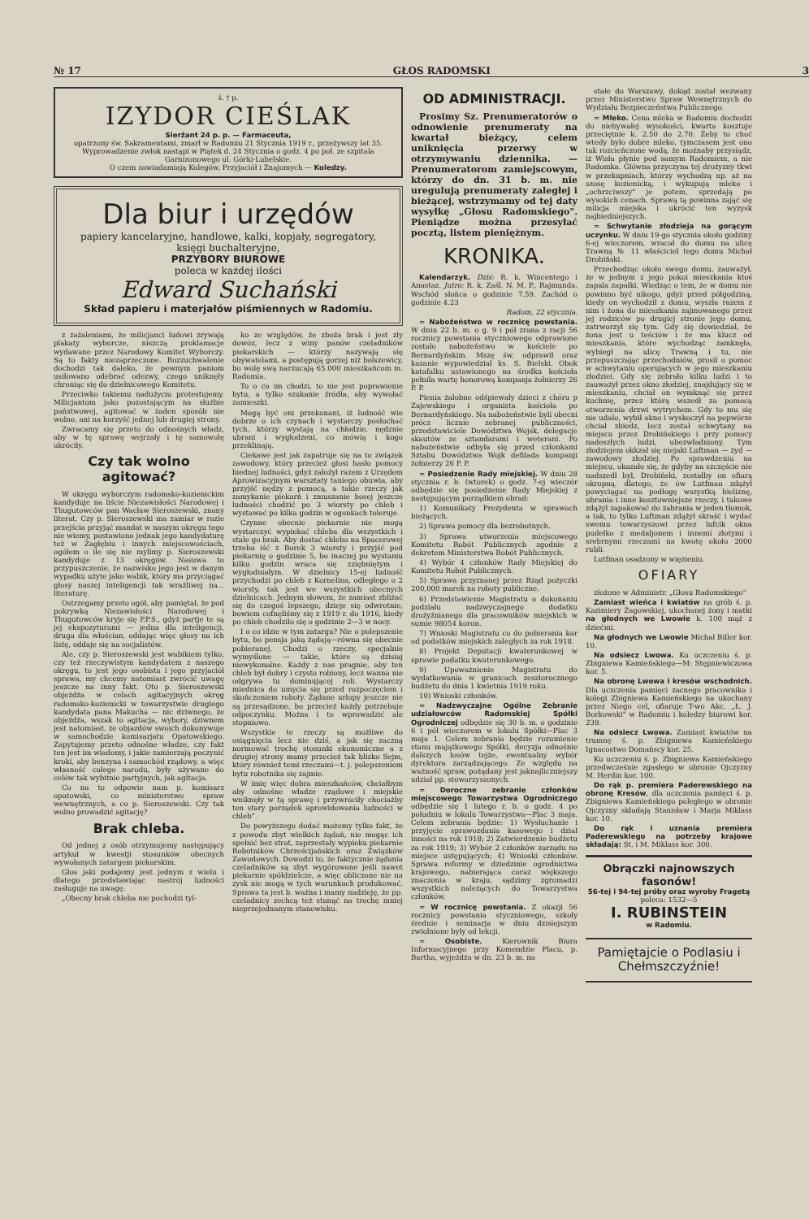№ 17 GŁOS RADOMSKI 3
ś. † p.
IZYDOR CIEŚLAK
Sierżant 24 p. p. — Farmaceuta,
opatrzony św. Sakramentami, zmarł w Radomiu 21 Stycznia 1919 r., przeżywszy lat 35.
Wyprowadzenie zwłok nastąpi w Piątek d. 24 Stycznia o godz. 4 po poł. ze szpitala Garnizonowego ul. Górki-Lubelskie.
O czem zawiadamiają Kolegów, Przyjaciół i Znajomych — Koledzy.
Dla biur i urzędów
papiery kancelaryjne, handlowe, kalki, kopjały, segregatory, księgi buchalteryjne,
PRZYBORY BIUROWE
poleca w każdej ilości
Edward Suchański
Skład papieru i materjałów piśmiennych w Radomiu.
z zażaleniami, że milicjanci ludowi zrywają plakaty wyborcze, niszczą proklamacje wydawane przez Narodowy Komitet Wyborczy. Są to fakty niezaprzeczone. Rozzuchwalenie dochodzi tak daleko, że pewnym paniom usiłowano odebrać odezwy, czego uniknęły chroniąc się do dzielnicowego Komitetu.
Przeciwko takiemu nadużyciu protestujemy. Milicjantom jako pozostającym na służbie państwowej, agitować w żaden sposób nie wolno, ani na korzyść jednej lub drugiej strony.
Zwracamy się przeto do odnośnych władz, aby w tę sprawę wejrzały i tę samowolę ukróciły.
Czy tak wolno agitować?
W okręgu wyborczym radomsko-kozienickim kandyduje na liście Niezawisłości Narodowej i Thugutowców pan Wacław Sieroszewski, znany literat. Czy p. Sieroszewski ma zamiar w razie przejścia przyjąć mandat w naszym okręgu tego nie wiemy, postawiono jednak jego kandydaturę też w Zagłębiu i innych miejscowościach, ogółem o ile się nie mylimy p. Sieroszewski kandyduje z 13 okręgów. Nasuwa to przypuszczenie, że nazwisko jego jest w danym wypadku użyte jako wabik, który ma przyciągać głosy naszej inteligencji tak wrażliwej na... literaturę.
Ostrzegamy przeto ogół, aby pamiętał, że pod pokrywką Niezawisłości Narodowej i Thugutowców kryje się P.P.S., gdyż partje te są jej ekspozyturami — jedna dla inteligencji, druga dla włościan, oddając więc głosy na ich listę, oddaje się na socjalistów.
Ale, czy p. Sieroszewski jest wabikiem tylko, czy też rzeczywistym kandydatem z naszego okręgu, to jest jego osobista i jego przyjaciół sprawa, my chcemy natomiast zwrócić uwagę jeszcze na inny fakt. Oto p. Sieroszewski objeżdża w celach agitacyjnych okręg radomsko-kozienicki w towarzystwie drugiego kandydata pana Makucha — nic dziwnego, że objeżdża, wszak to agitacja, wybory, dziwnem jest natomiast, że objazdów swoich dokonywuje w samochodzie komisarjatu Opatowskiego. Zapytujemy przeto odnośne władze, czy fakt ten jest im wiadomy, i jakie zamierzają poczynić kroki, aby benzyna i samochód rządowy, a więc własność całego narodu, były używane do celów tak wybitnie partyjnych, jak agitacja.
Co na to odpowie nam p. komisarz opatowski, co ministerstwo spraw wewnętrznych, a co p. Sieroszewski. Czy tak wolno prowadzić agitację?
Brak chleba.
Od jednej z osób otrzymujemy następujący artykuł w kwestji stosunków obecnych wywołanych zatargem piekarskim.
Głos jaki podajemy jest jednym z wielu i dlatego przedstawiając nastrój ludności zasługuje na uwagę.
„Obecny brak chleba nie pochodzi tyl-
ko ze względów, że zboża brak i jest zły dowóz, lecz z winy panów czeladników piekarskich — którzy nazywają się obywatelami, a postępują gorzej niż bolszewicy, bo wolę swą narzucają 65.000 mieszkańcom m. Radomia.
To o co im chodzi, to nie jest poprawienie bytu, a tylko szukanie źródła, aby wywołać zamieszki.
Mogą być oni przekonani, iż ludność wie dobrze o ich czynach i wystarczy posłuchać tych, którzy wystają na chłodzie, nędznie ubrani i wygłodzeni, co mówią i kogo przeklinają.
Ciekawe jest jak zapatruje się na to związek zawodowy, który przecież głosi hasło pomocy biednej ludności, gdyż założył razem z Urzędem Aprowizacyjnym warsztaty taniego obuwia, aby przyjść nędzy z pomocą, a takie rzeczy jak zamykanie piekarń i zmuszanie bosej jeszcze ludności chodzić po 3 wiorsty po chleb i wystawać po kilka godzin w ogonkach toleruje.
Czynne obecnie piekarnie nie mogą wystarczyć wypiekać chleba dla wszystkich i stale go brak. Aby dostać chleba na Spacerowej trzeba iść z Borek 3 wiorsty i przyjść pod piekarnię o godzinie 5, bo inaczej po wystaniu kilku godzin wraca się zziębniętym i wygłodniałym. W dzielnicy 15-ej ludność przychodzi po chleb z Kornelina, odległego o 2 wiorsty, tak jest we wszystkich obecnych dzielnicach. Jednym słowem, że zamiast zbliżać się do czegoś lepszego, dzieje się odwrotnie, bowiem cofnęliśmy się z 1919 r. do 1916, kiedy po chleb chodziło się o godzinie 2—3 w nocy.
I o co idzie w tym zatargu? Nie o polepszenie bytu, bo pensja jaką żądają—równa się obecnie pobieranej. Chodzi o rzeczy, specjalnie wymyślone — takie, które są dzisiaj niewykonalne. Każdy z nas pragnie, aby ten chleb był dobry i czysto robiony, lecz wanna nie odgrywa tu dominującej roli. Wystarczy miednica do umycia się przed rozpoczęciem i skończeniem roboty. Żądane urlopy jeszcze nie są przesądzone, bo przecież każdy potrzebuje odpoczynku. Można i to wprowadzić ale stopniowo.
Wszystkie te rzeczy są możliwe do osiągnięcia lecz nie dziś, a jak się zaczną normować trochę stosunki ekonomiczne a z drugiej strony mamy przecież tak blizko Sejm, który również temi rzeczami—t. j. polepszeniem bytu robotnika się zajmie.
W imię więc dobra mieszkańców, chciałbym aby odnośne władze rządowe i miejskie wniknęły w tą sprawę i przywróciły chociażby ten stary porządek aprowidowania ludności w chleb".
Do powyższego dodać możemy tylko fakt, że z powodu zbyt wielkich żądań, nie mogąc ich spełnić bez strat, zaprzestały wypieku piekarnie Robotników Chrześcijańskich oraz Związków Zawodowych. Dowodzi to, że faktycznie żądania czeladników są zbyt wygórowane jeśli nawet piekarnie spółdzielcze, a więc obliczone nie na zysk nie mogą w tych warunkach produkować. Sprawa ta jest b. ważna i mamy nadzieję, że pp. czeladnicy zechcą też stanąć na trochę mniej nieprzejednanym stanowisku.
OD ADMINISTRACJI.
Prosimy Sz. Prenumeratorów o odnowienie prenumeraty na kwartał bieżący, celem uniknięcia przerwy w otrzymywaniu dziennika. — Prenumeratorom zamiejscowym, którzy do dn. 31 b. m. nie uregulują prenumeraty zaległej i bieżącej, wstrzymamy od tej daty wysyłkę „Głosu Radomskiego". Pieniądze można przesyłać pocztą, listem pieniężnym.
KRONIKA.
Kalendarzyk. Dziś: R. k. Wincentego i Anastaz. Jutro: R. k. Zaśl. N. M. P., Rajmunda. Wschód słońca o godzinie 7.59. Zachód o godzinie 4.23
Radom, 22 stycznia.
= Nabożeństwo w rocznicę powstania. W dniu 22 b. m. o g. 9 i pół zrana z racji 56 rocznicy powstania styczniowego odprawione zostało nabożeństwo w kościele po Bernardyńskim. Mszę św. odprawił oraz kazanie wypowiedział ks. S. Bielski. Obok katafalku ustawionego na środku kościoła pełniła wartę honorową kompanja żołnierzy 26 P. P.
Pienia żałobne odśpiewały dzieci z chóru p Zajewskiego i organista kościoła po Bernardyńskiego. Na nabożeństwie byli obecni prócz licznie zebranej publiczności, przedstawiciele Dowództwa Wojsk, delegacje skautów ze sztandarami i weterani. Po nabożeństwie odbyła się przed członkami Sztabu Dowództwa Wojk defilada kompanji żołnierzy 26 P. P.
= Posiedzenie Rady miejskiej. W dniu 28 stycznia r. b. (wtorek) o godz. 7-ej wieczór odbędzie się posiedzenie Rady Miejskiej z następującym porządkiem obrad:
1) Komunikaty Prezydenta w sprawach bieżących.
2) Sprawa pomocy dla bezrobotnych.
3) Sprawa utworzenia miejscowego Komitetu Robót Publicznych zgodnie z dekretem Ministerstwa Robót Publicznych.
4) Wybór 4 członków Rady Miejskiej do Komitetu Robót Publicznych.
5) Sprawa przyznanej przez Rząd pożyczki 200,000 marek na roboty publiczne.
6) Przedstawienie Magistratu o dokonaniu podziału nadzwyczajnego dodatku drożyźnianego dla pracowników miejskich w sumie 98054 koron.
7) Wnioski Magistratu co do pobierania kar od podatków miejskich zaległych za rok 1918.
8) Projekt Deputacji kwaterunkowej w sprawie podatku kwaterunkowego.
9) Upoważnienie Magistratu do wydatkowania w granicach zeszłorocznego budżetu do dnia 1 kwietnia 1919 roku.
10) Wnioski członków.
= Nadzwyczajne Ogólne Zebranie udziałowców Radomskiej Spółki Ogrodniczej odbędzie się 30 b. m. o godzinie 6 i pół wieczorem w lokalu Spółki—Plac 3 maja 1. Celem zebrania będzie rozumienie stanu majątkowego Spółki, decyzja odnośnie dalszych losów tejże, ewentualny wybór dyrektora zarządzającego. Ze względu na ważność spraw, pożądany jest jaknajliczniejszy udział pp. stowarzyszonych.
= Doroczne zebranie członków miejscowego Towarzystwa Ogrodniczego odbędzie się 1 lutego r. b. o godz. 4 po południu w lokalu Towarzystwa—Plac 3 maja. Celem zebrania będzie: 1) Wysłuchanie i przyjęcie sprawozdania kasowego i dział inności na rok 1918; 2) Zatwierdzenie budżetu za rok 1919; 3) Wybór 2 członków zarządu na miejsce ustępujących; 4) Wnioski członków. Sprawa reformy w dziedzinie ogrodnictwa krajowego, nabierająca coraz większego znaczenia w kraju, sądzimy zgromadzi wszystkich należących do Towarzystwa członków.
= W rocznicę powstania. Z okazji 56 rocznicy powstania styczniowego, szkoły średnie i seminarja w dniu dzisiejszym zwiolnione były od lekcji.
= Osobiste. Kierownik Biura Informacyjnego przy Komendzie Placu, p. Bartha, wyjeżdża w dn. 23 b. m. na
stałe do Warszawy, dokąd został wezwany przez Ministerstwo Spraw Wewnętrznych do Wydziału Bezpieczeństwa Publicznego.
= Mleko. Cena mleka w Radomiu dochodzi do niebywałej wysokości, kwarta kosztuje przeciętnie k. 2.50 do 2.70. Żeby to choć wtedy było dobre mleko, tymczasem jest ono tak rozcieńczone wodą, że możnaby przysiądz, iż Wisła płynie pod samym Radomiem, a nie Radomka. Główna przyczyna tej drożyzny tkwi w przekupniach, którzy wychodzą np. aż na szosę kozienicką, i wykupują mleko i „ochrzciwszy" je potem, sprzedają po wysokich cenach. Sprawą tą powinna zająć się milicja miejska i ukrócić ten wyzysk najbiedniejszych.
= Schwytanie złodzieja na gorącym uczynku. W dniu 19-go stycznia około godziny 6-ej wieczorem, wracał do domu na ulicę Trawną № 11 właściciel tego domu Michał Drobiński.
Przechodząc około swego domu, zauważył, że w jednym z jego pokoi mieszkania ktoś zapala zapałki. Wiedząc o tem, że w domu nie powinno być nikogo, gdyż przed półgodziną, kiedy on wychodził z domu, wyszła razem z nim i żona do mieszkania zajmowanego przez jej rodziców po drugiej stronie jego domu, zatrworzył się tym. Gdy się dowiedział, że żona jest u teściów i że ma klucz od mieszkania, które wychodząc zamknęła, wybiegł na ulicę Trawną i tu, nie przepuszczając przechodniów, prosił o pomoc w schwytaniu operujących w jego mieszkaniu złodziei. Gdy się zebrało kilku ludzi i to zauważył przez okno złodziej, znajdujący się w mieszkaniu, chciał on wymknąć się przez kuchnię, przez którą wszedł za pomocą otworzenia drzwi wytrychem. Gdy to mu się nie udało, wybił okno i wyskoczył na popwórze chciał zbiedz, lecz został schwytany na miejscu przez Drobińskiego i przy pomocy nadeszłych ludzi, ubezwładniony. Tym złodziejem okkzał się niejaki Luftman — żyd — zawodowy złodziej. Po sprawdzeniu na miejscu, okazało się, że gdyby na szczęście nie nadszedł był, Drobiński, zostałby on ofiarą okropną, dlatego, że ów Lutfman zdążył powyciągać na podłogę wszystką bieliznę, ubrania i inne kosztowniejsze rzeczy, i takowe zdążył zapakować do zabrania w jeden tłomok, a tak, to tylko Luftman zdążył skraść i wydać swemu towarzyszowi przez lufcik okna pudełko z medaljonem i innemi złotymi i srebrnymi rzeczami na kwotę około 2000 rubli.
Lutfman osadzony w więzieniu.
OFIARY
złożone w Administr. „Głosu Radomskiego"
Zamiast wieńca i kwiatów na grób ś. p. Kazimiery Żagowskiej, ukochanej żony i matki na głodnych we Lwowie k. 100 mąż z dziećmi.
Na głodnych we Lwowie Michał Biller kor. 10.
Na odsiecz Lwowa. Ku uczczeniu ś. p. Zbigniewa Kamieńskiego—M: Stępniewiczowa kor. 5.
Na obronę Lwowa i kresów wschodnich. Dla uczczenia pamięci zacnego pracownika i kolegi Zbigniewa Kamieńskiego na ukochany przez Niego cel, ofiaruje T-wo Akc. „Ł. J. Borkowski" w Radomiu i koledzy biurowi kor. 239.
Na odsiecz Lwowa. Zamiast kwiatów na trumnę ś. p. Zbigniewa Kamieńskiego Ignacostwo Domańscy kor. 25.
Ku uczczeniu ś. p. Zbigniewa Kamieńskiego przedwcześnie zgasłego w obronie Ojczyzny M. Herdin kor. 100.
Do rąk p. premiera Paderewskiego na obronę Kresów, dla uczczenia pamięci ś. p. Zbigniewa Kamieńskiego poległego w obronie Ojczyzny składają Stanisław i Marja Miklass kor. 10.
Do rąk i uznania premiera Paderewskiego na potrzeby krajowe składają: St. i M. Miklass kor. 300.
Obrączki najnowszych fasonów!
56-tej i 94-tej próby oraz wyroby Fragetą
poleca: 1532—5
I. RUBINSTEIN
w Radomiu.
Pamiętajcie o Podlasiu i Chełmszczyźnie!